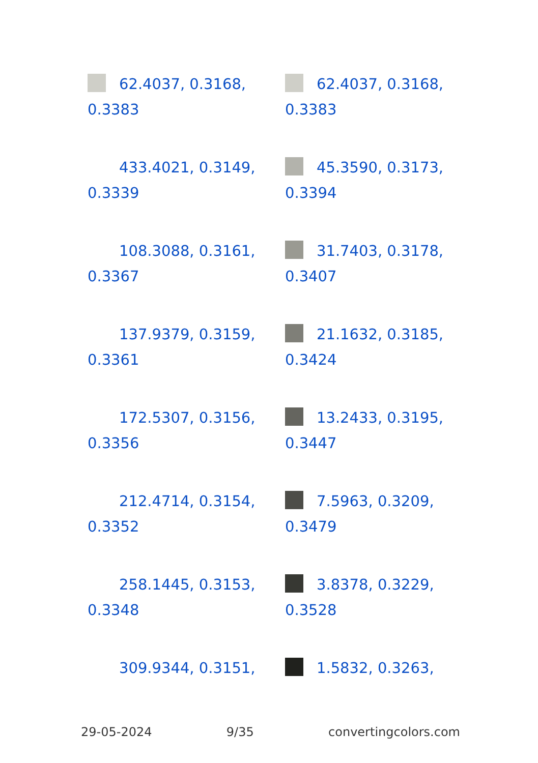62.4037, 0.3168, 0.3383
62.4037, 0.3168, 0.3383
433.4021, 0.3149, 0.3339
45.3590, 0.3173, 0.3394
108.3088, 0.3161, 0.3367
31.7403, 0.3178, 0.3407
137.9379, 0.3159, 0.3361
21.1632, 0.3185, 0.3424
172.5307, 0.3156, 0.3356
13.2433, 0.3195, 0.3447
212.4714, 0.3154, 0.3352
7.5963, 0.3209, 0.3479
258.1445, 0.3153, 0.3348
3.8378, 0.3229, 0.3528
309.9344, 0.3151,
1.5832, 0.3263,
29-05-2024 9/35 convertingcolors.com